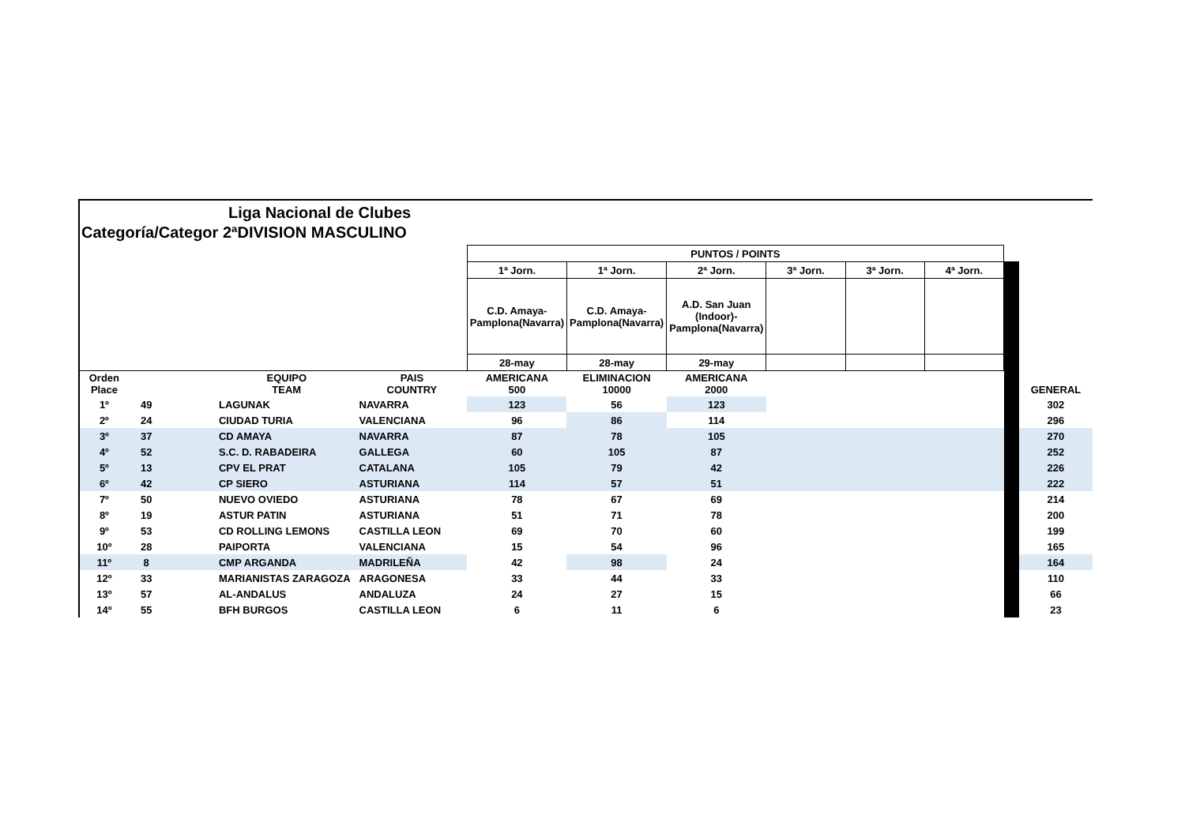Liga Nacional de Clubes
Categoría/Categor 2ªDIVISION MASCULINO
| | | | | | PUNTOS / POINTS | | | | | | | |
| | | | | | 1ª Jorn. | 1ª Jorn. | 2ª Jorn. | 3ª Jorn. | 3ª Jorn. | 4ª Jorn. | | |
| | | | | | C.D. Amaya-Pamplona(Navarra) | C.D. Amaya-Pamplona(Navarra) | A.D. San Juan (Indoor)-Pamplona(Navarra) | | | | | |
| | | | | | 28-may | 28-may | 29-may | | | | | |
| Orden Place | | | EQUIPO TEAM | PAIS COUNTRY | AMERICANA 500 | ELIMINACION 10000 | AMERICANA 2000 | | | | | GENERAL |
| 1º | 49 | | LAGUNAK | NAVARRA | 123 | 56 | 123 | | | | | 302 |
| 2º | 24 | | CIUDAD TURIA | VALENCIANA | 96 | 86 | 114 | | | | | 296 |
| 3º | 37 | | CD AMAYA | NAVARRA | 87 | 78 | 105 | | | | | 270 |
| 4º | 52 | | S.C. D. RABADEIRA | GALLEGA | 60 | 105 | 87 | | | | | 252 |
| 5º | 13 | | CPV EL PRAT | CATALANA | 105 | 79 | 42 | | | | | 226 |
| 6º | 42 | | CP SIERO | ASTURIANA | 114 | 57 | 51 | | | | | 222 |
| 7º | 50 | | NUEVO OVIEDO | ASTURIANA | 78 | 67 | 69 | | | | | 214 |
| 8º | 19 | | ASTUR PATIN | ASTURIANA | 51 | 71 | 78 | | | | | 200 |
| 9º | 53 | | CD ROLLING LEMONS | CASTILLA LEON | 69 | 70 | 60 | | | | | 199 |
| 10º | 28 | | PAIPORTA | VALENCIANA | 15 | 54 | 96 | | | | | 165 |
| 11º | 8 | | CMP ARGANDA | MADRILEÑA | 42 | 98 | 24 | | | | | 164 |
| 12º | 33 | | MARIANISTAS ZARAGOZA | ARAGONESA | 33 | 44 | 33 | | | | | 110 |
| 13º | 57 | | AL-ANDALUS | ANDALUZA | 24 | 27 | 15 | | | | | 66 |
| 14º | 55 | | BFH BURGOS | CASTILLA LEON | 6 | 11 | 6 | | | | | 23 |